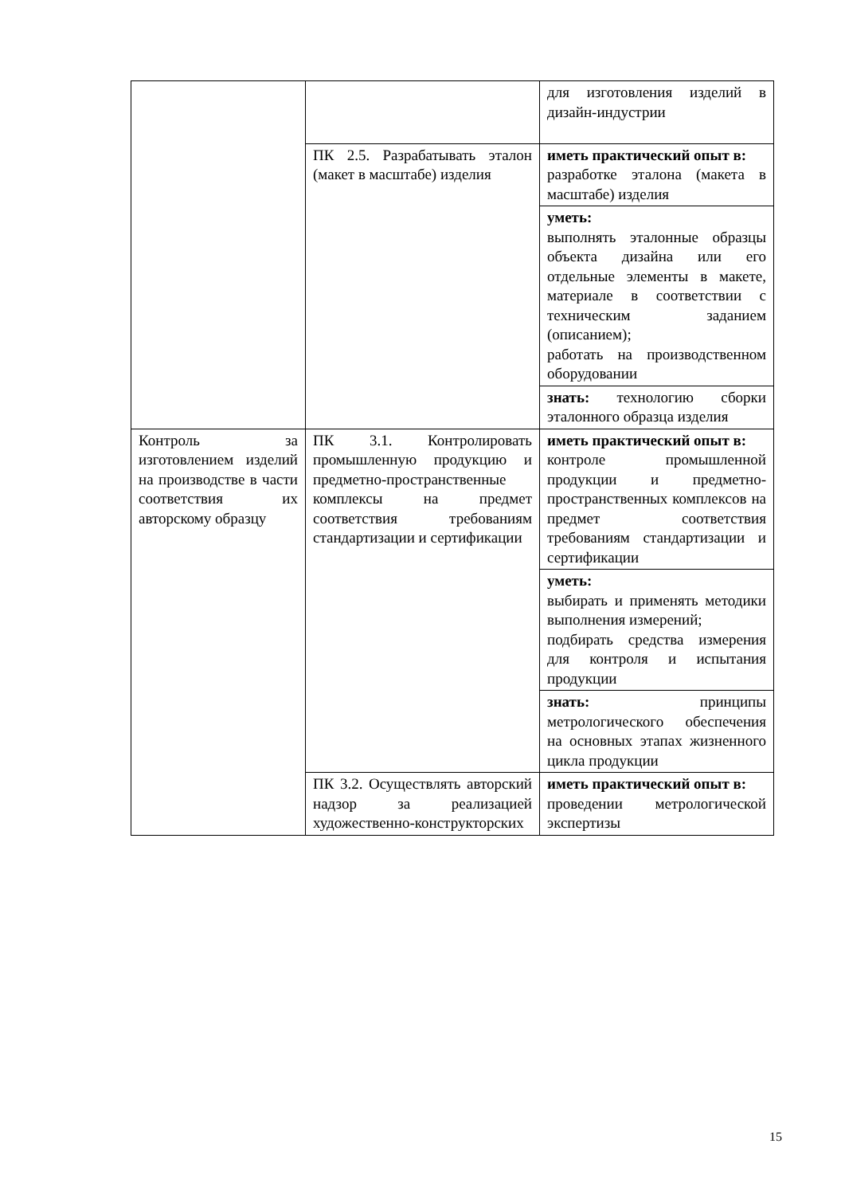| | | для изготовления изделий в дизайн-индустрии |
| | ПК 2.5. Разрабатывать эталон (макет в масштабе) изделия | иметь практический опыт в: разработке эталона (макета в масштабе) изделия |
| | | уметь: выполнять эталонные образцы объекта дизайна или его отдельные элементы в макете, материале в соответствии с техническим заданием (описанием); работать на производственном оборудовании |
| | | знать: технологию сборки эталонного образца изделия |
| Контроль за изготовлением изделий на производстве в части соответствия их авторскому образцу | ПК 3.1. Контролировать промышленную продукцию и предметно-пространственные комплексы на предмет соответствия требованиям стандартизации и сертификации | иметь практический опыт в: контроле промышленной продукции и предметно-пространственных комплексов на предмет соответствия требованиям стандартизации и сертификации |
| | | уметь: выбирать и применять методики выполнения измерений; подбирать средства измерения для контроля и испытания продукции |
| | | знать: принципы метрологического обеспечения на основных этапах жизненного цикла продукции |
| | ПК 3.2. Осуществлять авторский надзор за реализацией художественно-конструкторских | иметь практический опыт в: проведении метрологической экспертизы |
15